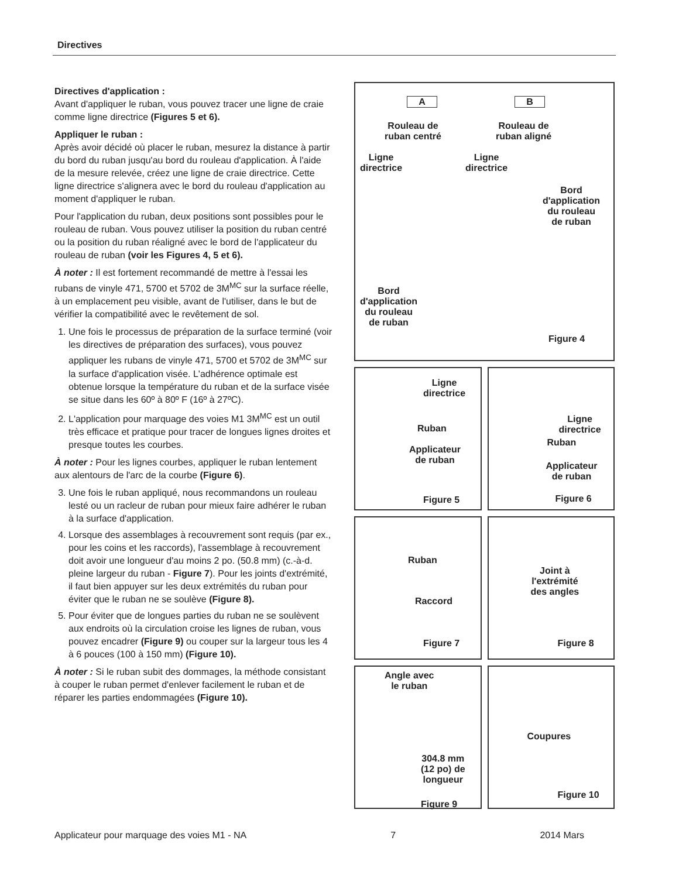Directives
Directives d'application :
Avant d'appliquer le ruban, vous pouvez tracer une ligne de craie comme ligne directrice (Figures 5 et 6).
Appliquer le ruban :
Après avoir décidé où placer le ruban, mesurez la distance à partir du bord du ruban jusqu'au bord du rouleau d'application. À l'aide de la mesure relevée, créez une ligne de craie directrice. Cette ligne directrice s'alignera avec le bord du rouleau d'application au moment d'appliquer le ruban.
Pour l'application du ruban, deux positions sont possibles pour le rouleau de ruban. Vous pouvez utiliser la position du ruban centré ou la position du ruban réaligné avec le bord de l'applicateur du rouleau de ruban (voir les Figures 4, 5 et 6).
À noter : Il est fortement recommandé de mettre à l'essai les rubans de vinyle 471, 5700 et 5702 de 3M<sup>MC</sup> sur la surface réelle, à un emplacement peu visible, avant de l'utiliser, dans le but de vérifier la compatibilité avec le revêtement de sol.
1. Une fois le processus de préparation de la surface terminé (voir les directives de préparation des surfaces), vous pouvez appliquer les rubans de vinyle 471, 5700 et 5702 de 3M<sup>MC</sup> sur la surface d'application visée. L'adhérence optimale est obtenue lorsque la température du ruban et de la surface visée se situe dans les 60º à 80º F (16º à 27ºC).
2. L'application pour marquage des voies M1 3M<sup>MC</sup> est un outil très efficace et pratique pour tracer de longues lignes droites et presque toutes les courbes.
À noter : Pour les lignes courbes, appliquer le ruban lentement aux alentours de l'arc de la courbe (Figure 6).
3. Une fois le ruban appliqué, nous recommandons un rouleau lesté ou un racleur de ruban pour mieux faire adhérer le ruban à la surface d'application.
4. Lorsque des assemblages à recouvrement sont requis (par ex., pour les coins et les raccords), l'assemblage à recouvrement doit avoir une longueur d'au moins 2 po. (50.8 mm) (c.-à-d. pleine largeur du ruban - Figure 7). Pour les joints d'extrémité, il faut bien appuyer sur les deux extrémités du ruban pour éviter que le ruban ne se soulève (Figure 8).
5. Pour éviter que de longues parties du ruban ne se soulèvent aux endroits où la circulation croise les lignes de ruban, vous pouvez encadrer (Figure 9) ou couper sur la largeur tous les 4 à 6 pouces (100 à 150 mm) (Figure 10).
À noter : Si le ruban subit des dommages, la méthode consistant à couper le ruban permet d'enlever facilement le ruban et de réparer les parties endommagées (Figure 10).
A B
Rouleau de
ruban centré
Rouleau de
ruban aligné
Ligne
directrice
Ligne
directrice
Bord
d'application
du rouleau
de ruban
Bord
d'application
du rouleau
de ruban
Figure 4
Ligne
directrice
Ruban
Applicateur
de ruban
Figure 5
Ligne
directrice
Ruban
Applicateur
de ruban
Figure 6
Ruban
Raccord
Figure 7
Joint à
l'extrémité
des angles
Figure 8
Angle avec
le ruban
304.8 mm
(12 po) de
longueur
Figure 9
Coupures
Figure 10
Applicateur pour marquage des voies M1 - NA 7 2014 Mars